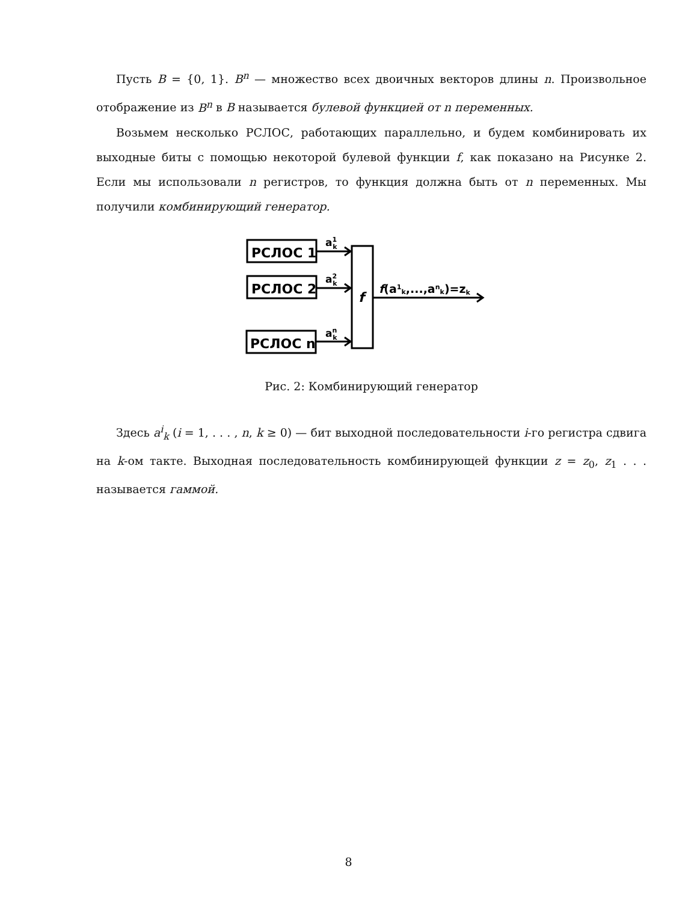Пусть B = {0, 1}. B<sup>n</sup> — множество всех двоичных векторов длины n. Произвольное отображение из B<sup>n</sup> в B называется булевой функцией от n переменных.
Возьмем несколько РСЛОС, работающих параллельно, и будем комбинировать их выходные биты с помощью некоторой булевой функции f, как показано на Рисунке 2. Если мы использовали n регистров, то функция должна быть от n переменных. Мы получили комбинирующий генератор.
РСЛОС 1
РСЛОС 2
РСЛОС n
a1k
a2k
ank
f
f(a1k,...,ank)=zk
Рис. 2: Комбинирующий генератор
Здесь a<sup>i</sup><sub>k</sub> (i = 1, . . . , n, k ≥ 0) — бит выходной последовательности i-го регистра сдвига на k-ом такте. Выходная последовательность комбинирующей функции z = z<sub>0</sub>, z<sub>1</sub> . . . называется гаммой.
8